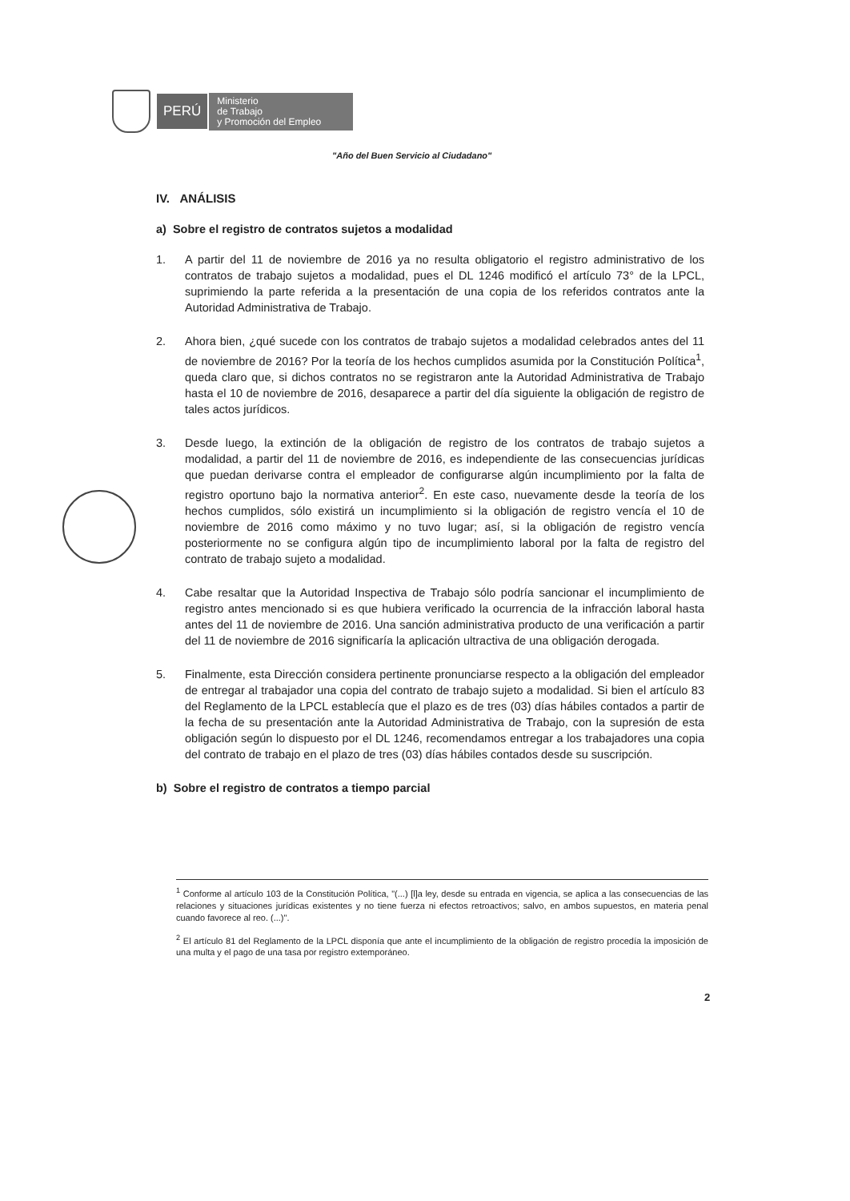PERÚ
Ministerio
de Trabajo
y Promoción del Empleo
"Año del Buen Servicio al Ciudadano"
IV. ANÁLISIS
a) Sobre el registro de contratos sujetos a modalidad
1. A partir del 11 de noviembre de 2016 ya no resulta obligatorio el registro administrativo de los contratos de trabajo sujetos a modalidad, pues el DL 1246 modificó el artículo 73° de la LPCL, suprimiendo la parte referida a la presentación de una copia de los referidos contratos ante la Autoridad Administrativa de Trabajo.
2. Ahora bien, ¿qué sucede con los contratos de trabajo sujetos a modalidad celebrados antes del 11 de noviembre de 2016? Por la teoría de los hechos cumplidos asumida por la Constitución Política<sup>1</sup>, queda claro que, si dichos contratos no se registraron ante la Autoridad Administrativa de Trabajo hasta el 10 de noviembre de 2016, desaparece a partir del día siguiente la obligación de registro de tales actos jurídicos.
3. Desde luego, la extinción de la obligación de registro de los contratos de trabajo sujetos a modalidad, a partir del 11 de noviembre de 2016, es independiente de las consecuencias jurídicas que puedan derivarse contra el empleador de configurarse algún incumplimiento por la falta de registro oportuno bajo la normativa anterior<sup>2</sup>. En este caso, nuevamente desde la teoría de los hechos cumplidos, sólo existirá un incumplimiento si la obligación de registro vencía el 10 de noviembre de 2016 como máximo y no tuvo lugar; así, si la obligación de registro vencía posteriormente no se configura algún tipo de incumplimiento laboral por la falta de registro del contrato de trabajo sujeto a modalidad.
4. Cabe resaltar que la Autoridad Inspectiva de Trabajo sólo podría sancionar el incumplimiento de registro antes mencionado si es que hubiera verificado la ocurrencia de la infracción laboral hasta antes del 11 de noviembre de 2016. Una sanción administrativa producto de una verificación a partir del 11 de noviembre de 2016 significaría la aplicación ultractiva de una obligación derogada.
5. Finalmente, esta Dirección considera pertinente pronunciarse respecto a la obligación del empleador de entregar al trabajador una copia del contrato de trabajo sujeto a modalidad. Si bien el artículo 83 del Reglamento de la LPCL establecía que el plazo es de tres (03) días hábiles contados a partir de la fecha de su presentación ante la Autoridad Administrativa de Trabajo, con la supresión de esta obligación según lo dispuesto por el DL 1246, recomendamos entregar a los trabajadores una copia del contrato de trabajo en el plazo de tres (03) días hábiles contados desde su suscripción.
b) Sobre el registro de contratos a tiempo parcial
<sup>1</sup> Conforme al artículo 103 de la Constitución Política, "(...) [l]a ley, desde su entrada en vigencia, se aplica a las consecuencias de las relaciones y situaciones jurídicas existentes y no tiene fuerza ni efectos retroactivos; salvo, en ambos supuestos, en materia penal cuando favorece al reo. (...)".
<sup>2</sup> El artículo 81 del Reglamento de la LPCL disponía que ante el incumplimiento de la obligación de registro procedía la imposición de una multa y el pago de una tasa por registro extemporáneo.
2